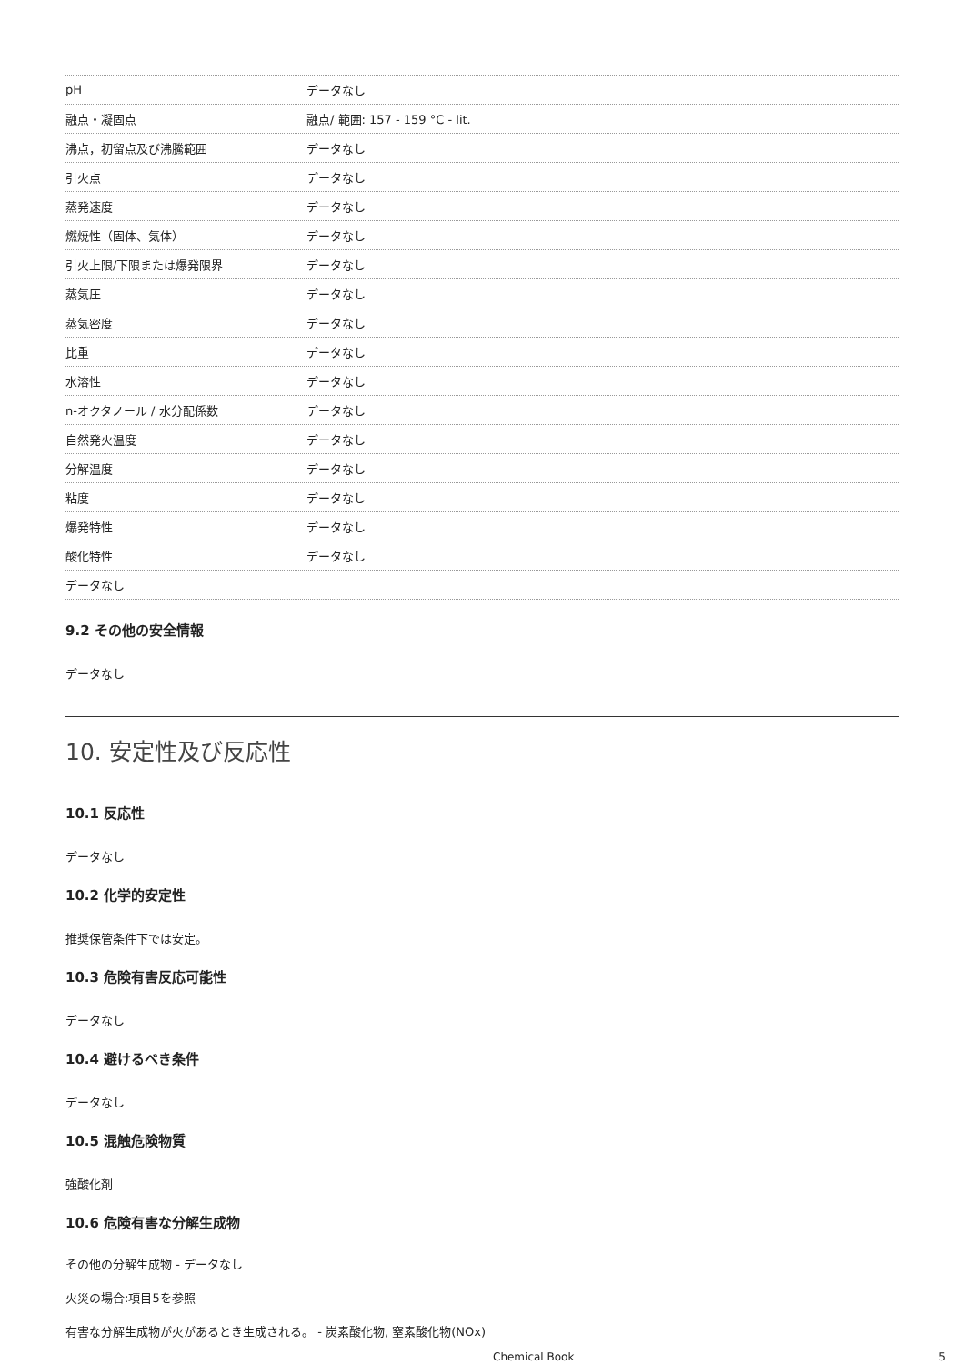| pH | データなし |
| 融点・凝固点 | 融点/ 範囲: 157 - 159 °C - lit. |
| 沸点，初留点及び沸騰範囲 | データなし |
| 引火点 | データなし |
| 蒸発速度 | データなし |
| 燃焼性（固体、気体） | データなし |
| 引火上限/下限または爆発限界 | データなし |
| 蒸気圧 | データなし |
| 蒸気密度 | データなし |
| 比重 | データなし |
| 水溶性 | データなし |
| n-オクタノール / 水分配係数 | データなし |
| 自然発火温度 | データなし |
| 分解温度 | データなし |
| 粘度 | データなし |
| 爆発特性 | データなし |
| 酸化特性 | データなし |
| データなし | |
9.2 その他の安全情報
データなし
10. 安定性及び反応性
10.1 反応性
データなし
10.2 化学的安定性
推奨保管条件下では安定。
10.3 危険有害反応可能性
データなし
10.4 避けるべき条件
データなし
10.5 混触危険物質
強酸化剤
10.6 危険有害な分解生成物
その他の分解生成物 - データなし
火災の場合:項目5を参照
有害な分解生成物が火があるとき生成される。 - 炭素酸化物, 窒素酸化物(NOx)
Chemical Book 5